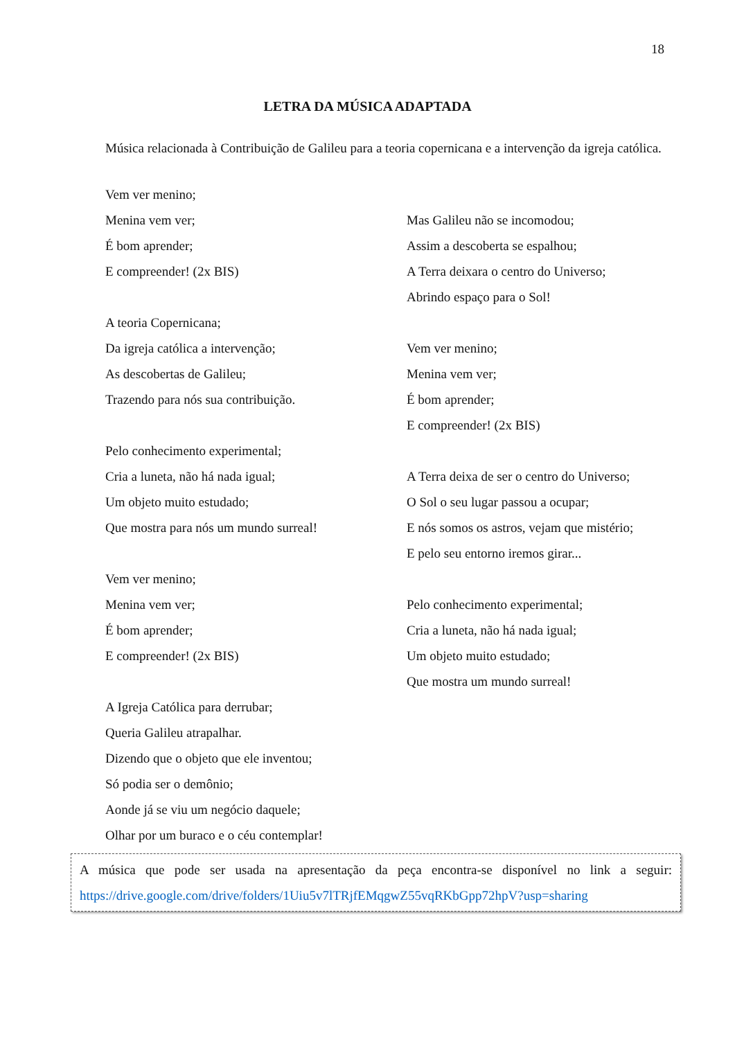18
LETRA DA MÚSICA ADAPTADA
Música relacionada à Contribuição de Galileu para a teoria copernicana e a intervenção da igreja católica.
Vem ver menino;
Menina vem ver;
É bom aprender;
E compreender! (2x BIS)
A teoria Copernicana;
Da igreja católica a intervenção;
As descobertas de Galileu;
Trazendo para nós sua contribuição.
Pelo conhecimento experimental;
Cria a luneta, não há nada igual;
Um objeto muito estudado;
Que mostra para nós um mundo surreal!
Vem ver menino;
Menina vem ver;
É bom aprender;
E compreender! (2x BIS)
A Igreja Católica para derrubar;
Queria Galileu atrapalhar.
Dizendo que o objeto que ele inventou;
Só podia ser o demônio;
Aonde já se viu um negócio daquele;
Olhar por um buraco e o céu contemplar!
Mas Galileu não se incomodou;
Assim a descoberta se espalhou;
A Terra deixara o centro do Universo;
Abrindo espaço para o Sol!
Vem ver menino;
Menina vem ver;
É bom aprender;
E compreender! (2x BIS)
A Terra deixa de ser o centro do Universo;
O Sol o seu lugar passou a ocupar;
E nós somos os astros, vejam que mistério;
E pelo seu entorno iremos girar...
Pelo conhecimento experimental;
Cria a luneta, não há nada igual;
Um objeto muito estudado;
Que mostra um mundo surreal!
A música que pode ser usada na apresentação da peça encontra-se disponível no link a seguir: https://drive.google.com/drive/folders/1Uiu5v7lTRjfEMqgwZ55vqRKbGpp72hpV?usp=sharing